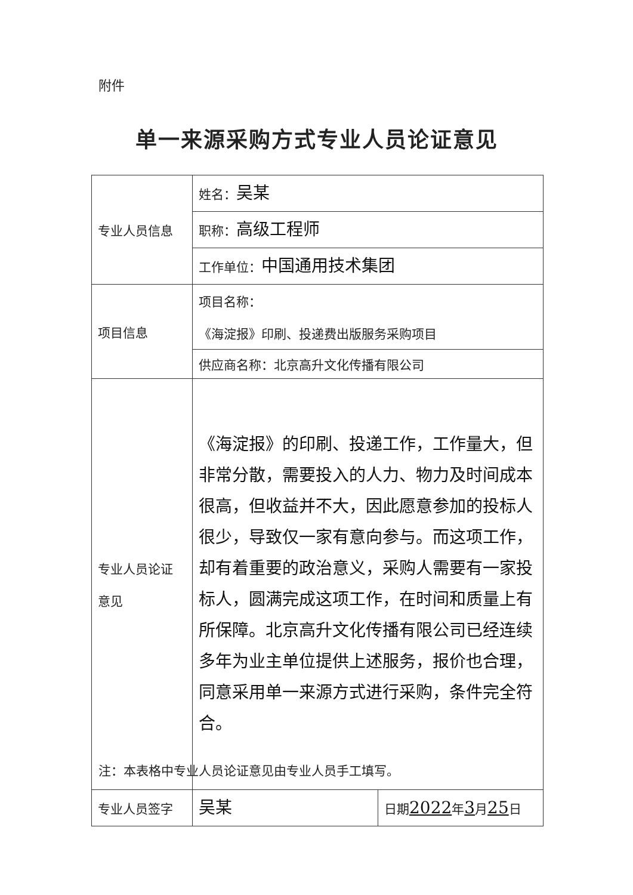附件
单一来源采购方式专业人员论证意见
| 专业人员信息 | 姓名： 吴某 | |
| | 职称： 高级工程师 | |
| | 工作单位： 中国通用技术集团 | |
| 项目信息 | 项目名称： 《海淀报》印刷、投递费出版服务采购项目 | |
| | 供应商名称：北京高升文化传播有限公司 | |
| 专业人员论证 意见 | 《海淀报》的印刷、投递工作，工作量大，但非常分散，需要投入的人力、物力及时间成本很高，但收益并不大，因此愿意参加的投标人很少，导致仅一家有意向参与。而这项工作，却有着重要的政治意义，采购人需要有一家投标人，圆满完成这项工作，在时间和质量上有所保障。北京高升文化传播有限公司已经连续多年为业主单位提供上述服务，报价也合理，同意采用单一来源方式进行采购，条件完全符合。 | |
| 专业人员签字 | 吴某 | 日期 2022 年 3 月 25 日 |
注：本表格中专业人员论证意见由专业人员手工填写。